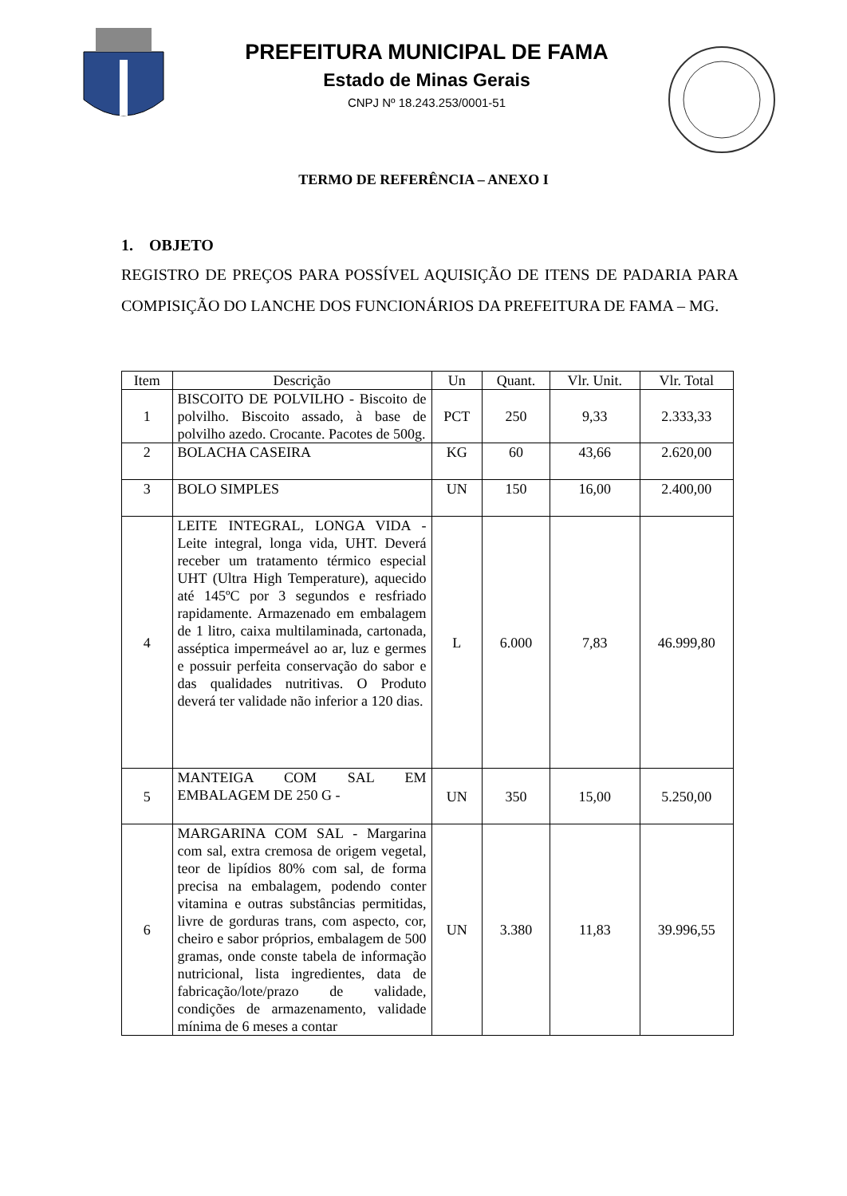PREFEITURA MUNICIPAL DE FAMA
Estado de Minas Gerais
CNPJ Nº 18.243.253/0001-51
TERMO DE REFERÊNCIA – ANEXO I
1. OBJETO
REGISTRO DE PREÇOS PARA POSSÍVEL AQUISIÇÃO DE ITENS DE PADARIA PARA COMPISIÇÃO DO LANCHE DOS FUNCIONÁRIOS DA PREFEITURA DE FAMA – MG.
| Item | Descrição | Un | Quant. | Vlr. Unit. | Vlr. Total |
| --- | --- | --- | --- | --- | --- |
| 1 | BISCOITO DE POLVILHO - Biscoito de polvilho. Biscoito assado, à base de polvilho azedo. Crocante. Pacotes de 500g. | PCT | 250 | 9,33 | 2.333,33 |
| 2 | BOLACHA CASEIRA | KG | 60 | 43,66 | 2.620,00 |
| 3 | BOLO SIMPLES | UN | 150 | 16,00 | 2.400,00 |
| 4 | LEITE INTEGRAL, LONGA VIDA - Leite integral, longa vida, UHT. Deverá receber um tratamento térmico especial UHT (Ultra High Temperature), aquecido até 145ºC por 3 segundos e resfriado rapidamente. Armazenado em embalagem de 1 litro, caixa multilaminada, cartonada, asséptica impermeável ao ar, luz e germes e possuir perfeita conservação do sabor e das qualidades nutritivas. O Produto deverá ter validade não inferior a 120 dias. | L | 6.000 | 7,83 | 46.999,80 |
| 5 | MANTEIGA COM SAL EM EMBALAGEM DE 250 G - | UN | 350 | 15,00 | 5.250,00 |
| 6 | MARGARINA COM SAL - Margarina com sal, extra cremosa de origem vegetal, teor de lipídios 80% com sal, de forma precisa na embalagem, podendo conter vitamina e outras substâncias permitidas, livre de gorduras trans, com aspecto, cor, cheiro e sabor próprios, embalagem de 500 gramas, onde conste tabela de informação nutricional, lista ingredientes, data de fabricação/lote/prazo de validade, condições de armazenamento, validade mínima de 6 meses a contar | UN | 3.380 | 11,83 | 39.996,55 |